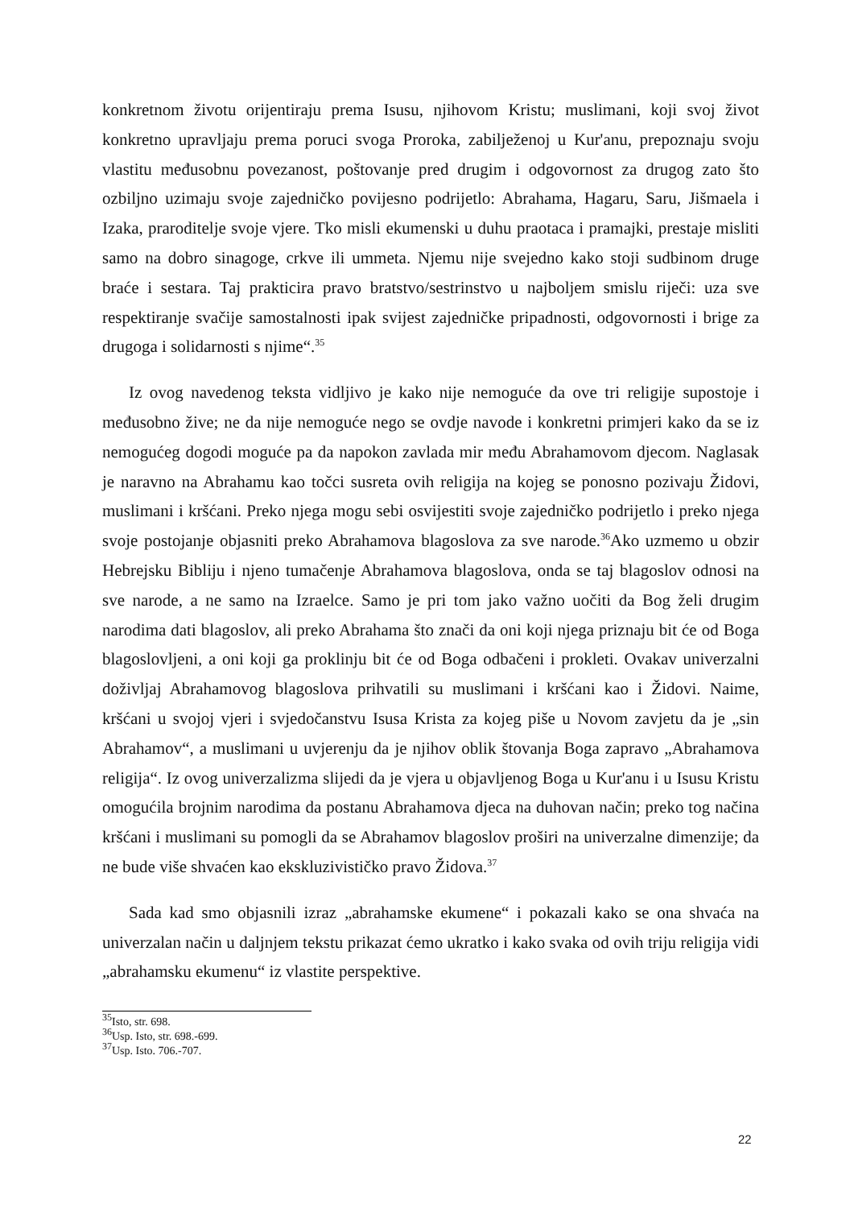konkretnom životu orijentiraju prema Isusu, njihovom Kristu; muslimani, koji svoj život konkretno upravljaju prema poruci svoga Proroka, zabilježenoj u Kur'anu, prepoznaju svoju vlastitu međusobnu povezanost, poštovanje pred drugim i odgovornost za drugog zato što ozbiljno uzimaju svoje zajedničko povijesno podrijetlo: Abrahama, Hagaru, Saru, Jišmaela i Izaka, praroditelje svoje vjere. Tko misli ekumenski u duhu praotaca i pramajki, prestaje misliti samo na dobro sinagoge, crkve ili ummeta. Njemu nije svejedno kako stoji sudbinom druge braće i sestara. Taj prakticira pravo bratstvo/sestrinstvo u najboljem smislu riječi: uza sve respektiranje svačije samostalnosti ipak svijest zajedničke pripadnosti, odgovornosti i brige za drugoga i solidarnosti s njime“.<sup>35</sup>
Iz ovog navedenog teksta vidljivo je kako nije nemoguće da ove tri religije supostoje i međusobno žive; ne da nije nemoguće nego se ovdje navode i konkretni primjeri kako da se iz nemogućeg dogodi moguće pa da napokon zavlada mir među Abrahamovom djecom. Naglasak je naravno na Abrahamu kao točci susreta ovih religija na kojeg se ponosno pozivaju Židovi, muslimani i kršćani. Preko njega mogu sebi osvijestiti svoje zajedničko podrijetlo i preko njega svoje postojanje objasniti preko Abrahamova blagoslova za sve narode.<sup>36</sup>Ako uzmemo u obzir Hebrejsku Bibliju i njeno tumačenje Abrahamova blagoslova, onda se taj blagoslov odnosi na sve narode, a ne samo na Izraelce. Samo je pri tom jako važno uočiti da Bog želi drugim narodima dati blagoslov, ali preko Abrahama što znači da oni koji njega priznaju bit će od Boga blagoslovljeni, a oni koji ga proklinju bit će od Boga odbačeni i prokleti. Ovakav univerzalni doživljaj Abrahamovog blagoslova prihvatili su muslimani i kršćani kao i Židovi. Naime, kršćani u svojoj vjeri i svjedočanstvu Isusa Krista za kojeg piše u Novom zavjetu da je „sin Abrahamov“, a muslimani u uvjerenju da je njihov oblik štovanja Boga zapravo „Abrahamova religija“. Iz ovog univerzalizma slijedi da je vjera u objavljenog Boga u Kur'anu i u Isusu Kristu omogućila brojnim narodima da postanu Abrahamova djeca na duhovan način; preko tog načina kršćani i muslimani su pomogli da se Abrahamov blagoslov proširi na univerzalne dimenzije; da ne bude više shvaćen kao ekskluzivističko pravo Židova.<sup>37</sup>
Sada kad smo objasnili izraz „abrahamske ekumene“ i pokazali kako se ona shvaća na univerzalan način u daljnjem tekstu prikazat ćemo ukratko i kako svaka od ovih triju religija vidi „abrahamsku ekumenu“ iz vlastite perspektive.
<sup>35</sup> Isto, str. 698.
<sup>36</sup> Usp. Isto, str. 698.-699.
<sup>37</sup> Usp. Isto. 706.-707.
22